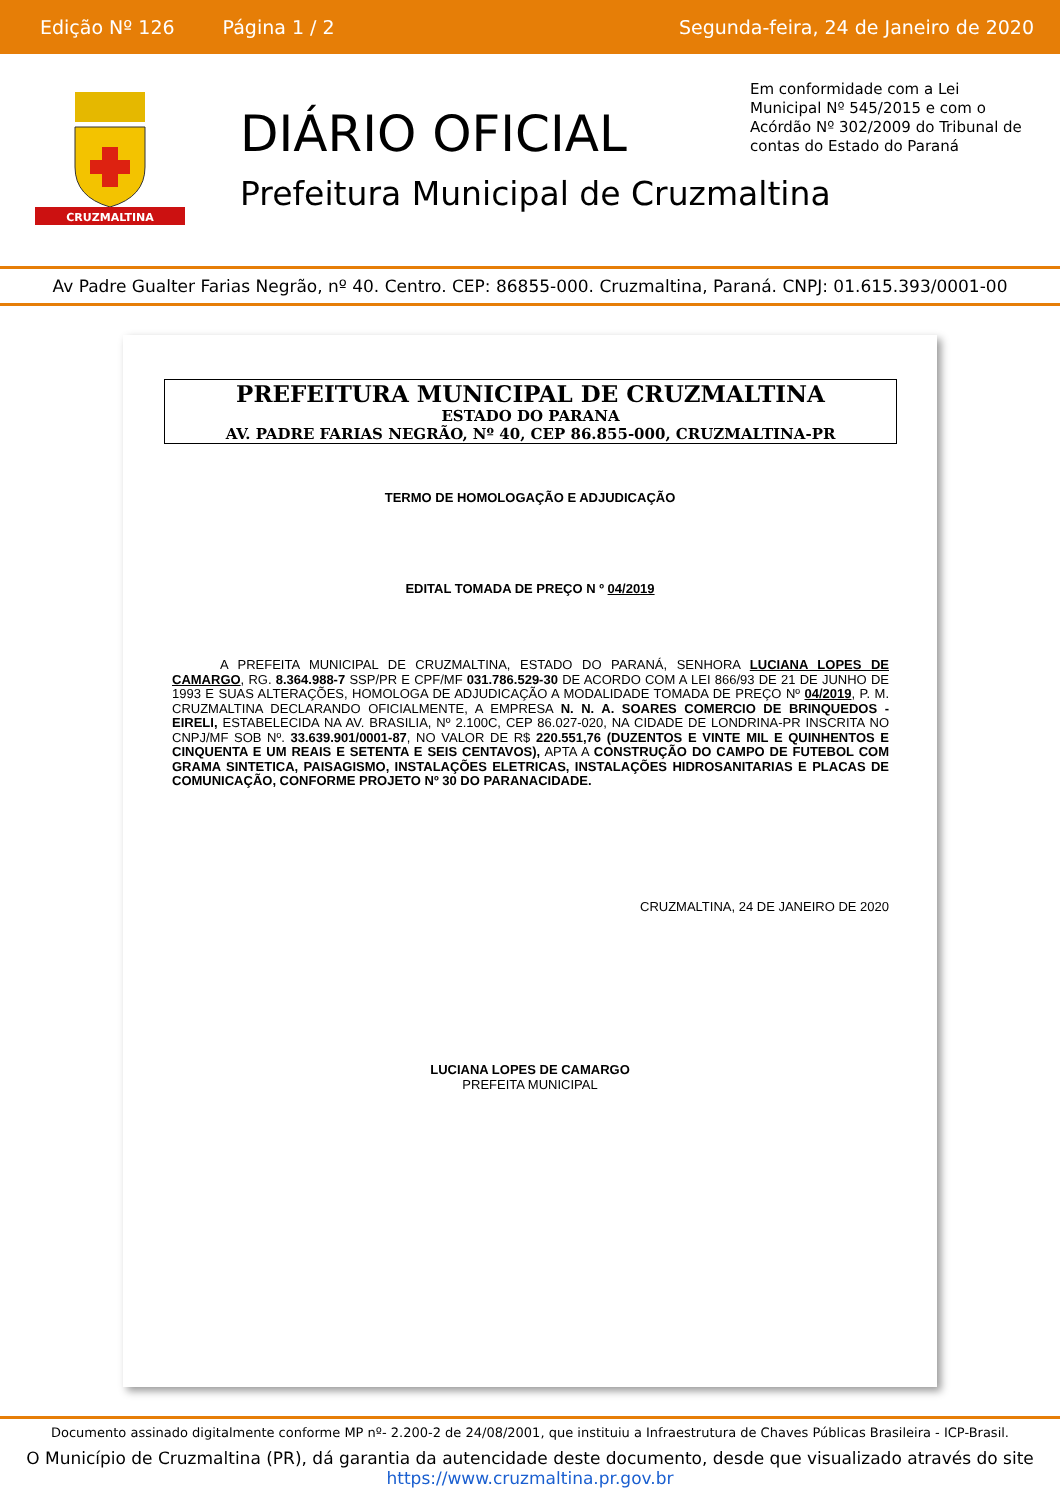Edição Nº 126 Página 1 / 2 Segunda-feira, 24 de Janeiro de 2020
CRUZMALTINA
DIÁRIO OFICIAL
Prefeitura Municipal de Cruzmaltina
Em conformidade com a Lei Municipal Nº 545/2015 e com o Acórdão Nº 302/2009 do Tribunal de contas do Estado do Paraná
Av Padre Gualter Farias Negrão, nº 40. Centro. CEP: 86855-000. Cruzmaltina, Paraná. CNPJ: 01.615.393/0001-00
PREFEITURA MUNICIPAL DE CRUZMALTINA
ESTADO DO PARANA
AV. PADRE FARIAS NEGRÃO, Nº 40, CEP 86.855-000, CRUZMALTINA-PR
TERMO DE HOMOLOGAÇÃO E ADJUDICAÇÃO
EDITAL TOMADA DE PREÇO N º 04/2019
A PREFEITA MUNICIPAL DE CRUZMALTINA, ESTADO DO PARANÁ, SENHORA LUCIANA LOPES DE CAMARGO, RG. 8.364.988-7 SSP/PR E CPF/MF 031.786.529-30 DE ACORDO COM A LEI 866/93 DE 21 DE JUNHO DE 1993 E SUAS ALTERAÇÕES, HOMOLOGA DE ADJUDICAÇÃO A MODALIDADE TOMADA DE PREÇO Nº 04/2019, P. M. CRUZMALTINA DECLARANDO OFICIALMENTE, A EMPRESA N. N. A. SOARES COMERCIO DE BRINQUEDOS - EIRELI, ESTABELECIDA NA AV. BRASILIA, Nº 2.100C, CEP 86.027-020, NA CIDADE DE LONDRINA-PR INSCRITA NO CNPJ/MF SOB Nº. 33.639.901/0001-87, NO VALOR DE R$ 220.551,76 (DUZENTOS E VINTE MIL E QUINHENTOS E CINQUENTA E UM REAIS E SETENTA E SEIS CENTAVOS), APTA A CONSTRUÇÃO DO CAMPO DE FUTEBOL COM GRAMA SINTETICA, PAISAGISMO, INSTALAÇÕES ELETRICAS, INSTALAÇÕES HIDROSANITARIAS E PLACAS DE COMUNICAÇÃO, CONFORME PROJETO Nº 30 DO PARANACIDADE.
CRUZMALTINA, 24 DE JANEIRO DE 2020
LUCIANA LOPES DE CAMARGO
PREFEITA MUNICIPAL
Documento assinado digitalmente conforme MP nº- 2.200-2 de 24/08/2001, que instituiu a Infraestrutura de Chaves Públicas Brasileira - ICP-Brasil.
O Município de Cruzmaltina (PR), dá garantia da autencidade deste documento, desde que visualizado através do site
https://www.cruzmaltina.pr.gov.br